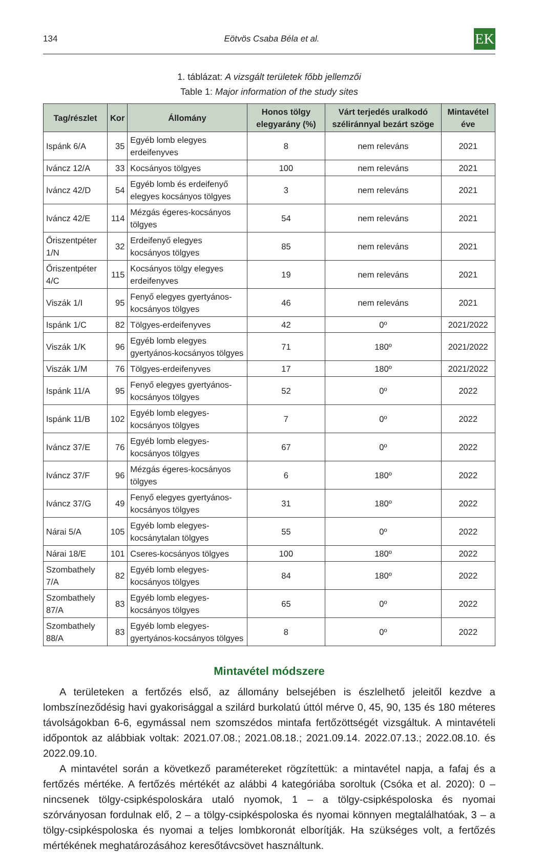134 Eötvös Csaba Béla et al. EK
1. táblázat: A vizsgált területek főbb jellemzői
Table 1: Major information of the study sites
| Tag/részlet | Kor | Állomány | Honos tölgy elegyarány (%) | Várt terjedés uralkodó széliránnyal bezárt szöge | Mintavétel éve |
| --- | --- | --- | --- | --- | --- |
| Ispánk 6/A | 35 | Egyéb lomb elegyes erdeifenyves | 8 | nem releváns | 2021 |
| Iváncz 12/A | 33 | Kocsányos tölgyes | 100 | nem releváns | 2021 |
| Iváncz 42/D | 54 | Egyéb lomb és erdeifenyő elegyes kocsányos tölgyes | 3 | nem releváns | 2021 |
| Iváncz 42/E | 114 | Mézgás égeres-kocsányos tölgyes | 54 | nem releváns | 2021 |
| Őriszentpéter 1/N | 32 | Erdeifenyő elegyes kocsányos tölgyes | 85 | nem releváns | 2021 |
| Őriszentpéter 4/C | 115 | Kocsányos tölgy elegyes erdeifenyves | 19 | nem releváns | 2021 |
| Viszák 1/I | 95 | Fenyő elegyes gyertyános-kocsányos tölgyes | 46 | nem releváns | 2021 |
| Ispánk 1/C | 82 | Tölgyes-erdeifenyves | 42 | 0º | 2021/2022 |
| Viszák 1/K | 96 | Egyéb lomb elegyes gyertyános-kocsányos tölgyes | 71 | 180º | 2021/2022 |
| Viszák 1/M | 76 | Tölgyes-erdeifenyves | 17 | 180º | 2021/2022 |
| Ispánk 11/A | 95 | Fenyő elegyes gyertyános-kocsányos tölgyes | 52 | 0º | 2022 |
| Ispánk 11/B | 102 | Egyéb lomb elegyes-kocsányos tölgyes | 7 | 0º | 2022 |
| Iváncz 37/E | 76 | Egyéb lomb elegyes-kocsányos tölgyes | 67 | 0º | 2022 |
| Iváncz 37/F | 96 | Mézgás égeres-kocsányos tölgyes | 6 | 180º | 2022 |
| Iváncz 37/G | 49 | Fenyő elegyes gyertyános-kocsányos tölgyes | 31 | 180º | 2022 |
| Nárai 5/A | 105 | Egyéb lomb elegyes-kocsánytalan tölgyes | 55 | 0º | 2022 |
| Nárai 18/E | 101 | Cseres-kocsányos tölgyes | 100 | 180º | 2022 |
| Szombathely 7/A | 82 | Egyéb lomb elegyes-kocsányos tölgyes | 84 | 180º | 2022 |
| Szombathely 87/A | 83 | Egyéb lomb elegyes-kocsányos tölgyes | 65 | 0º | 2022 |
| Szombathely 88/A | 83 | Egyéb lomb elegyes-gyertyános-kocsányos tölgyes | 8 | 0º | 2022 |
Mintavétel módszere
A területeken a fertőzés első, az állomány belsejében is észlelhető jeleitől kezdve a lombszíneződésig havi gyakorisággal a szilárd burkolatú úttól mérve 0, 45, 90, 135 és 180 méteres távolságokban 6-6, egymással nem szomszédos mintafa fertőzöttségét vizsgáltuk. A mintavételi időpontok az alábbiak voltak: 2021.07.08.; 2021.08.18.; 2021.09.14. 2022.07.13.; 2022.08.10. és 2022.09.10.
A mintavétel során a következő paramétereket rögzítettük: a mintavétel napja, a fafaj és a fertőzés mértéke. A fertőzés mértékét az alábbi 4 kategóriába soroltuk (Csóka et al. 2020): 0 – nincsenek tölgy-csipkéspoloskára utaló nyomok, 1 – a tölgy-csipkéspoloska és nyomai szórványosan fordulnak elő, 2 – a tölgy-csipkéspoloska és nyomai könnyen megtalálhatóak, 3 – a tölgy-csipkéspoloska és nyomai a teljes lombkoronát elborítják. Ha szükséges volt, a fertőzés mértékének meghatározásához keresőtávcsövet használtunk.